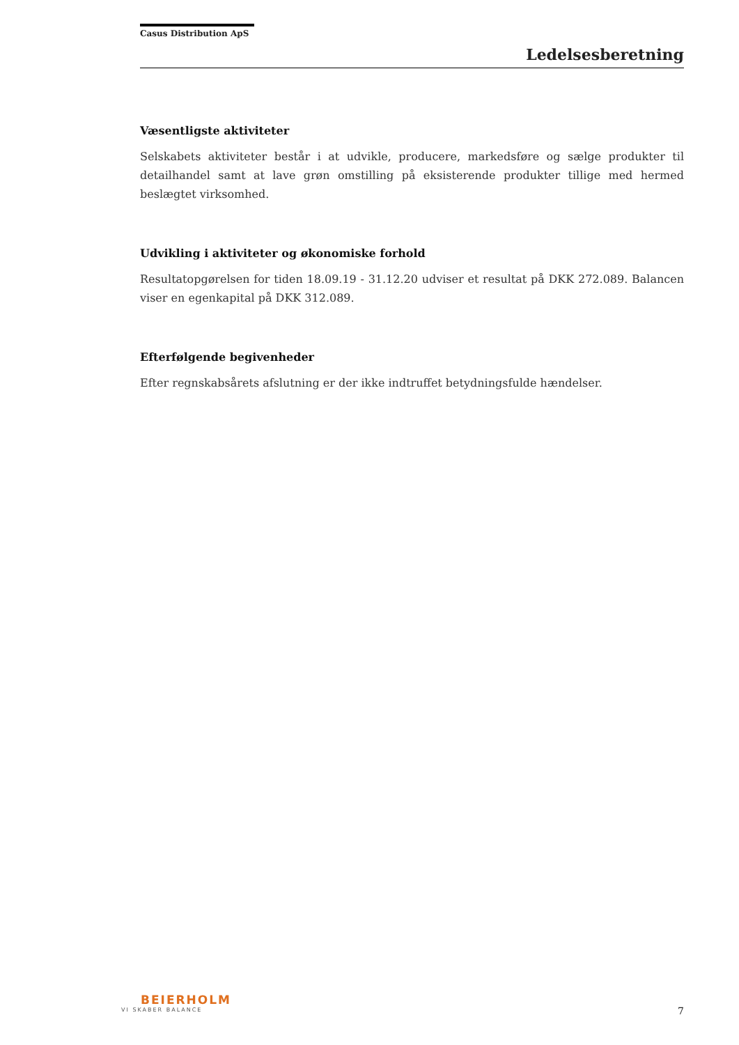Casus Distribution ApS
Ledelsesberetning
Væsentligste aktiviteter
Selskabets aktiviteter består i at udvikle, producere, markedsføre og sælge produkter til detailhandel samt at lave grøn omstilling på eksisterende produkter tillige med hermed beslægtet virksomhed.
Udvikling i aktiviteter og økonomiske forhold
Resultatopgørelsen for tiden 18.09.19 - 31.12.20 udviser et resultat på DKK 272.089. Balancen viser en egenkapital på DKK 312.089.
Efterfølgende begivenheder
Efter regnskabsårets afslutning er der ikke indtruffet betydningsfulde hændelser.
BEIERHOLM
VI SKABER BALANCE
7